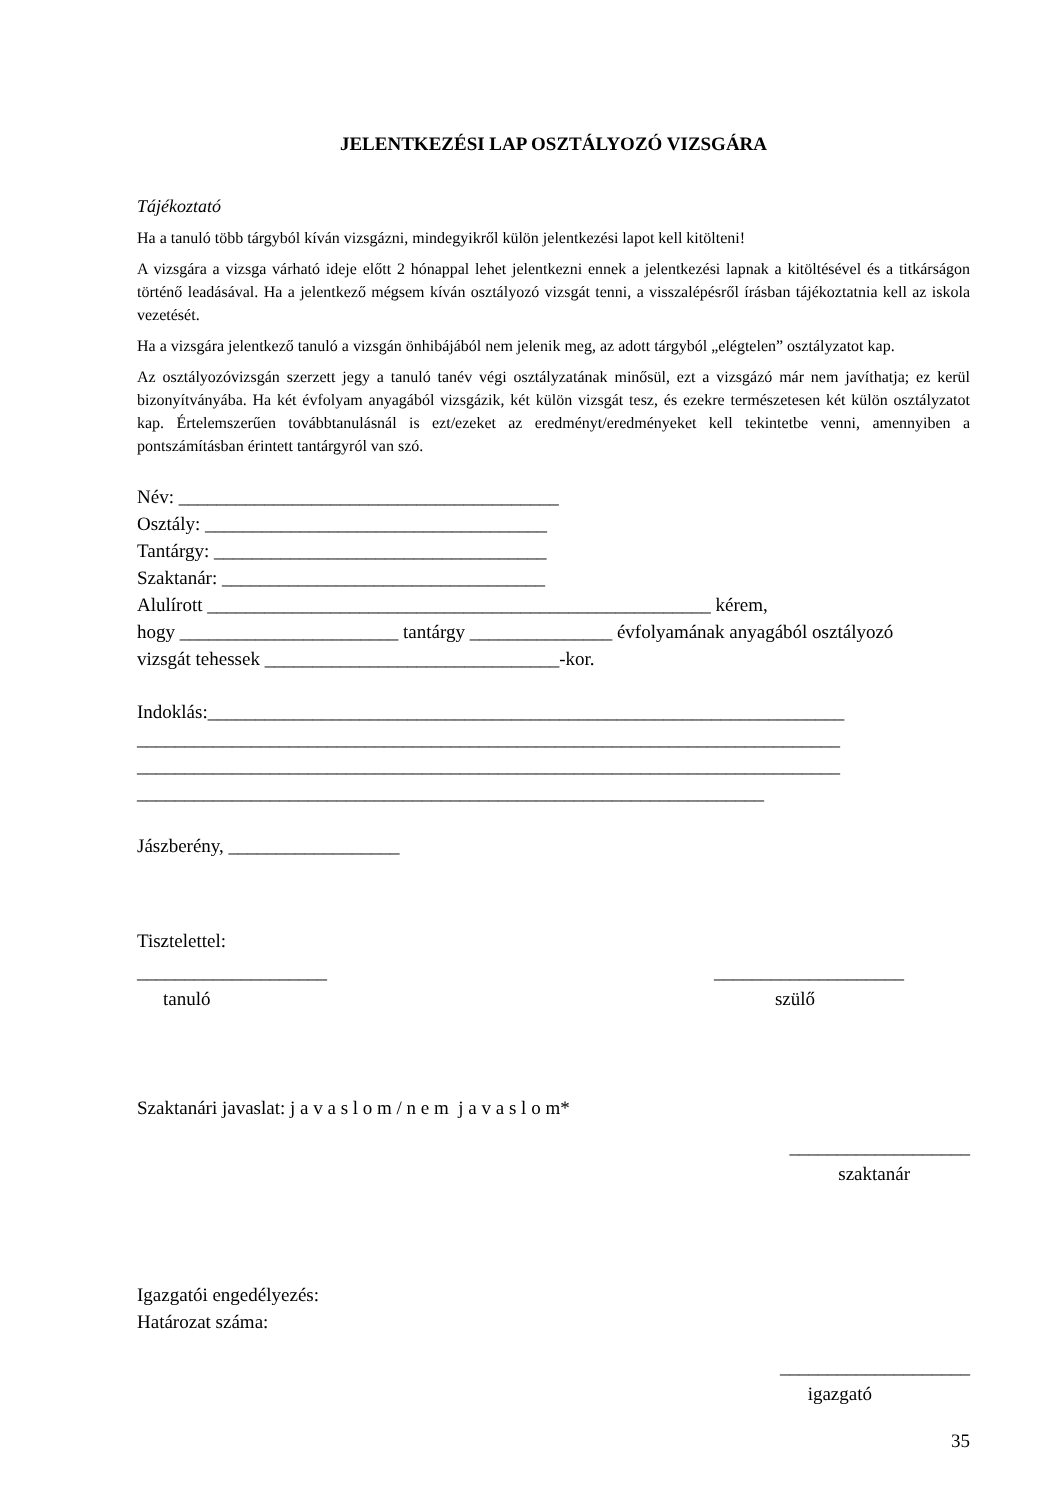JELENTKEZÉSI LAP OSZTÁLYOZÓ VIZSGÁRA
Tájékoztató
Ha a tanuló több tárgyból kíván vizsgázni, mindegyikről külön jelentkezési lapot kell kitölteni!
A vizsgára a vizsga várható ideje előtt 2 hónappal lehet jelentkezni ennek a jelentkezési lapnak a kitöltésével és a titkárságon történő leadásával. Ha a jelentkező mégsem kíván osztályozó vizsgát tenni, a visszalépésről írásban tájékoztatnia kell az iskola vezetését.
Ha a vizsgára jelentkező tanuló a vizsgán önhibájából nem jelenik meg, az adott tárgyból „elégtelen” osztályzatot kap.
Az osztályozóvizsgán szerzett jegy a tanuló tanév végi osztályzatának minősül, ezt a vizsgázó már nem javíthatja; ez kerül bizonyítványába. Ha két évfolyam anyagából vizsgázik, két külön vizsgát tesz, és ezekre természetesen két külön osztályzatot kap. Értelemszerűen továbbtanulásnál is ezt/ezeket az eredményt/eredményeket kell tekintetbe venni, amennyiben a pontszámításban érintett tantárgyról van szó.
Név: ________________________________________
Osztály: ____________________________________
Tantárgy: ___________________________________
Szaktanár: __________________________________
Alulírott _____________________________________________________ kérem,
hogy _______________________ tantárgy _______________ évfolyamának anyagából osztályozó
vizsgát tehessek _______________________________-kor.
Indoklás:___________________________________________________________________
__________________________________________________________________________
__________________________________________________________________________
__________________________________________________________________
Jászberény, __________________
Tisztelettel:
____________________ ____________________
tanuló szülő
Szaktanári javaslat: j a v a s l o m / n e m j a v a s l o m*
___________________
szaktanár
Igazgatói engedélyezés:
Határozat száma:
____________________
igazgató
35